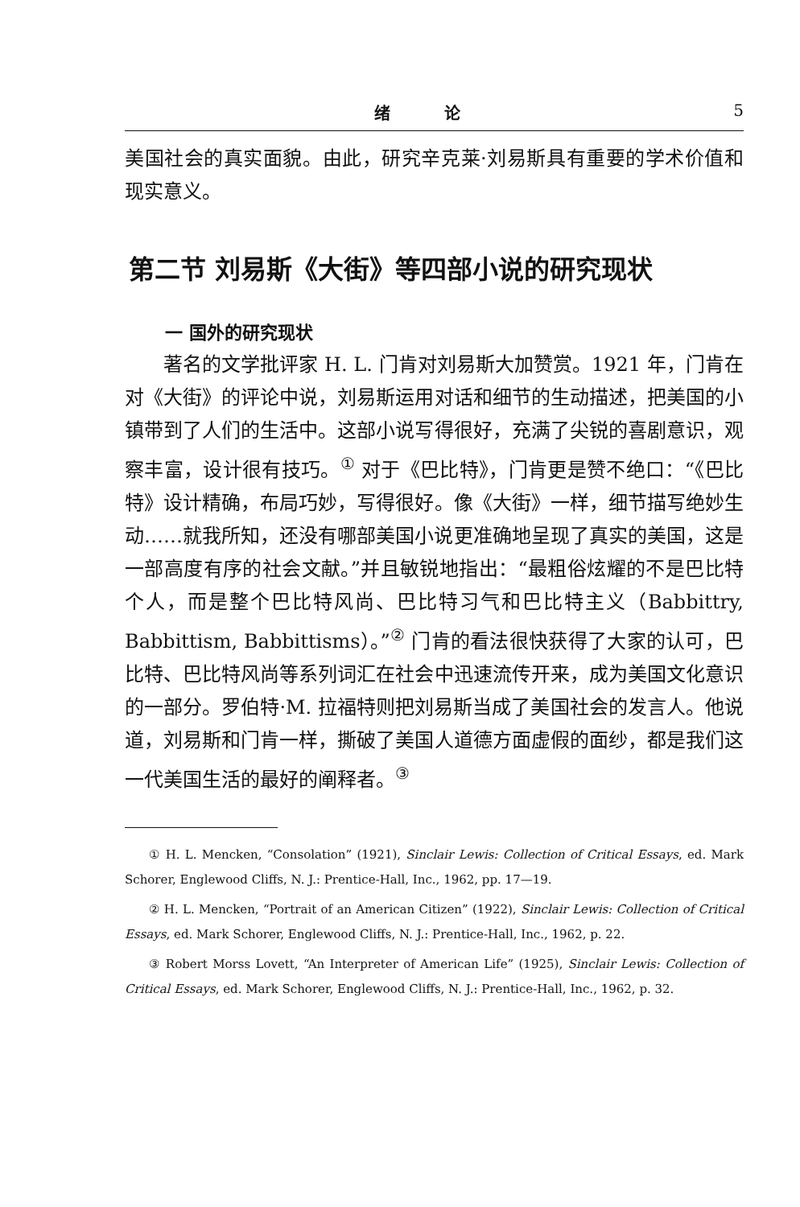绪 论 5
美国社会的真实面貌。由此，研究辛克莱·刘易斯具有重要的学术价值和现实意义。
第二节 刘易斯《大街》等四部小说的研究现状
一 国外的研究现状
著名的文学批评家 H. L. 门肯对刘易斯大加赞赏。1921 年，门肯在对《大街》的评论中说，刘易斯运用对话和细节的生动描述，把美国的小镇带到了人们的生活中。这部小说写得很好，充满了尖锐的喜剧意识，观察丰富，设计很有技巧。<sup>①</sup> 对于《巴比特》，门肯更是赞不绝口：“《巴比特》设计精确，布局巧妙，写得很好。像《大街》一样，细节描写绝妙生动……就我所知，还没有哪部美国小说更准确地呈现了真实的美国，这是一部高度有序的社会文献。”并且敏锐地指出：“最粗俗炫耀的不是巴比特个人，而是整个巴比特风尚、巴比特习气和巴比特主义（Babbittry, Babbittism, Babbittisms）。”<sup>②</sup> 门肯的看法很快获得了大家的认可，巴比特、巴比特风尚等系列词汇在社会中迅速流传开来，成为美国文化意识的一部分。罗伯特·M. 拉福特则把刘易斯当成了美国社会的发言人。他说道，刘易斯和门肯一样，撕破了美国人道德方面虚假的面纱，都是我们这一代美国生活的最好的阐释者。<sup>③</sup>
① H. L. Mencken, “Consolation” (1921), Sinclair Lewis: Collection of Critical Essays, ed. Mark Schorer, Englewood Cliffs, N. J.: Prentice-Hall, Inc., 1962, pp. 17—19.
② H. L. Mencken, “Portrait of an American Citizen” (1922), Sinclair Lewis: Collection of Critical Essays, ed. Mark Schorer, Englewood Cliffs, N. J.: Prentice-Hall, Inc., 1962, p. 22.
③ Robert Morss Lovett, “An Interpreter of American Life” (1925), Sinclair Lewis: Collection of Critical Essays, ed. Mark Schorer, Englewood Cliffs, N. J.: Prentice-Hall, Inc., 1962, p. 32.